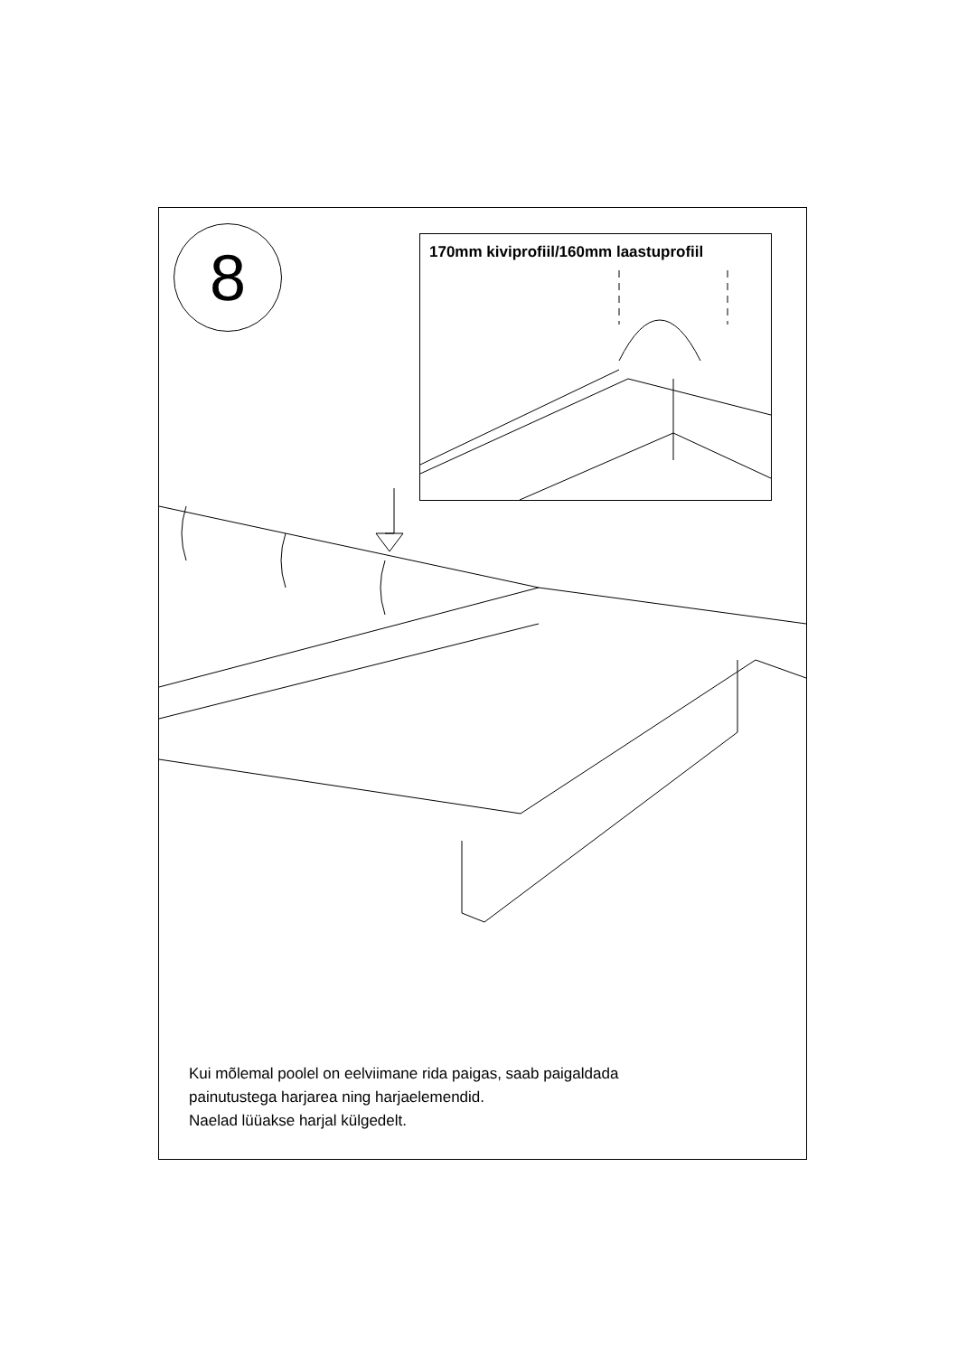8 170mm kiviprofiil/160mm laastuprofiil
Kui mõlemal poolel on eelviimane rida paigas, saab paigaldada
painutustega harjarea ning harjaelemendid.
Naelad lüüakse harjal külgedelt.